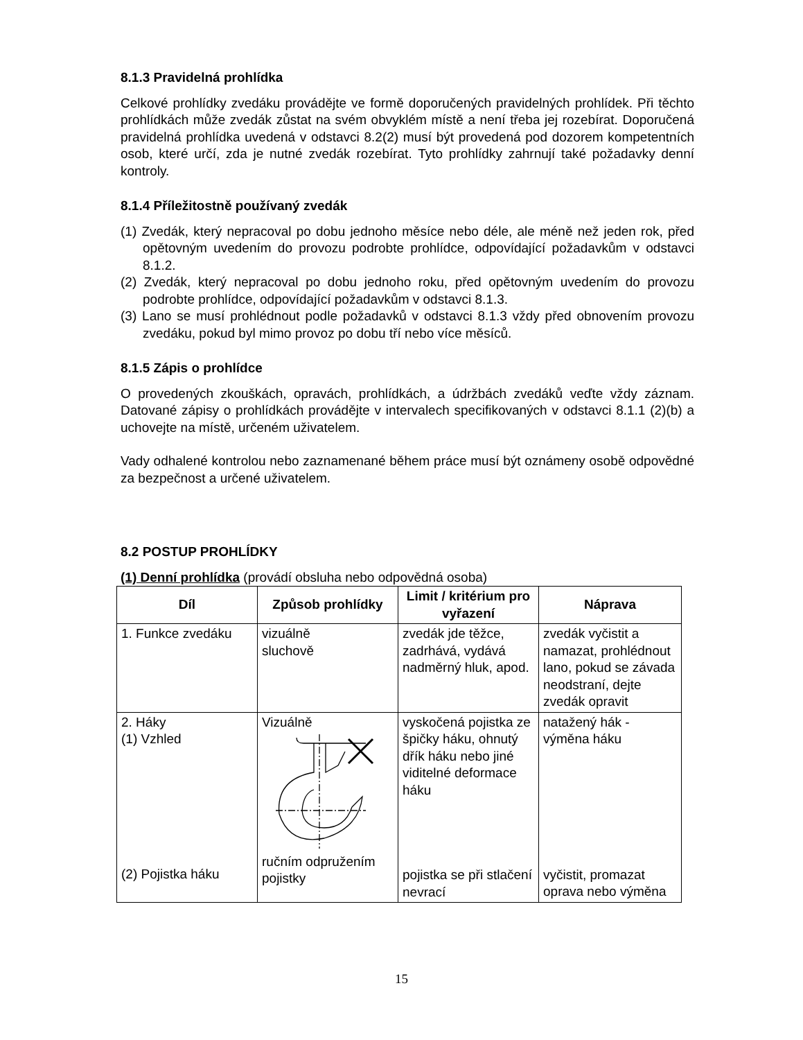8.1.3 Pravidelná prohlídka
Celkové prohlídky zvedáku provádějte ve formě doporučených pravidelných prohlídek. Při těchto prohlídkách může zvedák zůstat na svém obvyklém místě a není třeba jej rozebírat. Doporučená pravidelná prohlídka uvedená v odstavci 8.2(2) musí být provedená pod dozorem kompetentních osob, které určí, zda je nutné zvedák rozebírat. Tyto prohlídky zahrnují také požadavky denní kontroly.
8.1.4 Příležitostně používaný zvedák
(1) Zvedák, který nepracoval po dobu jednoho měsíce nebo déle, ale méně než jeden rok, před opětovným uvedením do provozu podrobte prohlídce, odpovídající požadavkům v odstavci 8.1.2.
(2) Zvedák, který nepracoval po dobu jednoho roku, před opětovným uvedením do provozu podrobte prohlídce, odpovídající požadavkům v odstavci 8.1.3.
(3) Lano se musí prohlédnout podle požadavků v odstavci 8.1.3 vždy před obnovením provozu zvedáku, pokud byl mimo provoz po dobu tří nebo více měsíců.
8.1.5 Zápis o prohlídce
O provedených zkouškách, opravách, prohlídkách, a údržbách zvedáků veďte vždy záznam. Datované zápisy o prohlídkách provádějte v intervalech specifikovaných v odstavci 8.1.1 (2)(b) a uchovejte na místě, určeném uživatelem.
Vady odhalené kontrolou nebo zaznamenané během práce musí být oznámeny osobě odpovědné za bezpečnost a určené uživatelem.
8.2 POSTUP PROHLÍDKY
(1) Denní prohlídka (provádí obsluha nebo odpovědná osoba)
| Díl | Způsob prohlídky | Limit / kritérium pro vyřazení | Náprava |
| --- | --- | --- | --- |
| 1. Funkce zvedáku | vizuálně sluchově | zvedák jde těžce, zadrhává, vydává nadměrný hluk, apod. | zvedák vyčistit a namazat, prohlédnout lano, pokud se závada neodstraní, dejte zvedák opravit |
| 2. Háky (1) Vzhled (2) Pojistka háku | Vizuálně ručním odpružením pojistky | vyskočená pojistka ze špičky háku, ohnutý dřík háku nebo jiné viditelné deformace háku pojistka se při stlačení nevrací | natažený hák - výměna háku vyčistit, promazat oprava nebo výměna |
15